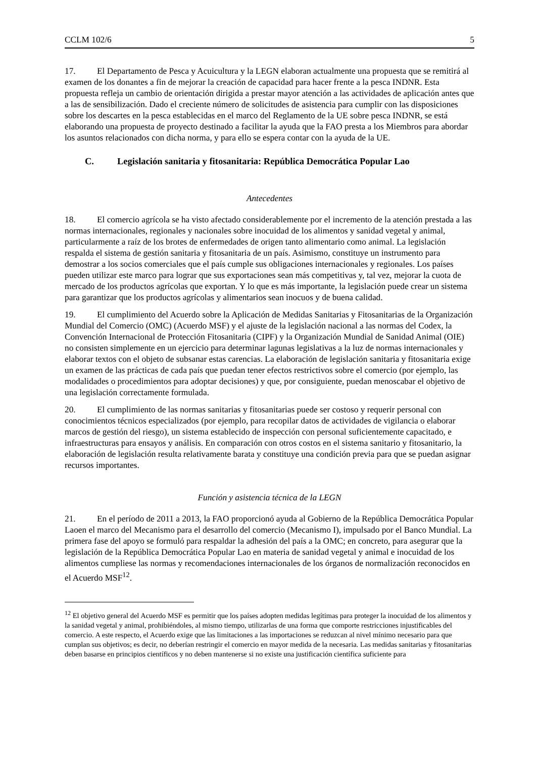CCLM 102/6 5
17. El Departamento de Pesca y Acuicultura y la LEGN elaboran actualmente una propuesta que se remitirá al examen de los donantes a fin de mejorar la creación de capacidad para hacer frente a la pesca INDNR. Esta propuesta refleja un cambio de orientación dirigida a prestar mayor atención a las actividades de aplicación antes que a las de sensibilización. Dado el creciente número de solicitudes de asistencia para cumplir con las disposiciones sobre los descartes en la pesca establecidas en el marco del Reglamento de la UE sobre pesca INDNR, se está elaborando una propuesta de proyecto destinado a facilitar la ayuda que la FAO presta a los Miembros para abordar los asuntos relacionados con dicha norma, y para ello se espera contar con la ayuda de la UE.
C. Legislación sanitaria y fitosanitaria: República Democrática Popular Lao
Antecedentes
18. El comercio agrícola se ha visto afectado considerablemente por el incremento de la atención prestada a las normas internacionales, regionales y nacionales sobre inocuidad de los alimentos y sanidad vegetal y animal, particularmente a raíz de los brotes de enfermedades de origen tanto alimentario como animal. La legislación respalda el sistema de gestión sanitaria y fitosanitaria de un país. Asimismo, constituye un instrumento para demostrar a los socios comerciales que el país cumple sus obligaciones internacionales y regionales. Los países pueden utilizar este marco para lograr que sus exportaciones sean más competitivas y, tal vez, mejorar la cuota de mercado de los productos agrícolas que exportan. Y lo que es más importante, la legislación puede crear un sistema para garantizar que los productos agrícolas y alimentarios sean inocuos y de buena calidad.
19. El cumplimiento del Acuerdo sobre la Aplicación de Medidas Sanitarias y Fitosanitarias de la Organización Mundial del Comercio (OMC) (Acuerdo MSF) y el ajuste de la legislación nacional a las normas del Codex, la Convención Internacional de Protección Fitosanitaria (CIPF) y la Organización Mundial de Sanidad Animal (OIE) no consisten simplemente en un ejercicio para determinar lagunas legislativas a la luz de normas internacionales y elaborar textos con el objeto de subsanar estas carencias. La elaboración de legislación sanitaria y fitosanitaria exige un examen de las prácticas de cada país que puedan tener efectos restrictivos sobre el comercio (por ejemplo, las modalidades o procedimientos para adoptar decisiones) y que, por consiguiente, puedan menoscabar el objetivo de una legislación correctamente formulada.
20. El cumplimiento de las normas sanitarias y fitosanitarias puede ser costoso y requerir personal con conocimientos técnicos especializados (por ejemplo, para recopilar datos de actividades de vigilancia o elaborar marcos de gestión del riesgo), un sistema establecido de inspección con personal suficientemente capacitado, e infraestructuras para ensayos y análisis. En comparación con otros costos en el sistema sanitario y fitosanitario, la elaboración de legislación resulta relativamente barata y constituye una condición previa para que se puedan asignar recursos importantes.
Función y asistencia técnica de la LEGN
21. En el período de 2011 a 2013, la FAO proporcionó ayuda al Gobierno de la República Democrática Popular Laoen el marco del Mecanismo para el desarrollo del comercio (Mecanismo I), impulsado por el Banco Mundial. La primera fase del apoyo se formuló para respaldar la adhesión del país a la OMC; en concreto, para asegurar que la legislación de la República Democrática Popular Lao en materia de sanidad vegetal y animal e inocuidad de los alimentos cumpliese las normas y recomendaciones internacionales de los órganos de normalización reconocidos en el Acuerdo MSF<sup>12</sup>.
<sup>12</sup> El objetivo general del Acuerdo MSF es permitir que los países adopten medidas legítimas para proteger la inocuidad de los alimentos y la sanidad vegetal y animal, prohibiéndoles, al mismo tiempo, utilizarlas de una forma que comporte restricciones injustificables del comercio. A este respecto, el Acuerdo exige que las limitaciones a las importaciones se reduzcan al nivel mínimo necesario para que cumplan sus objetivos; es decir, no deberían restringir el comercio en mayor medida de la necesaria. Las medidas sanitarias y fitosanitarias deben basarse en principios científicos y no deben mantenerse si no existe una justificación científica suficiente para